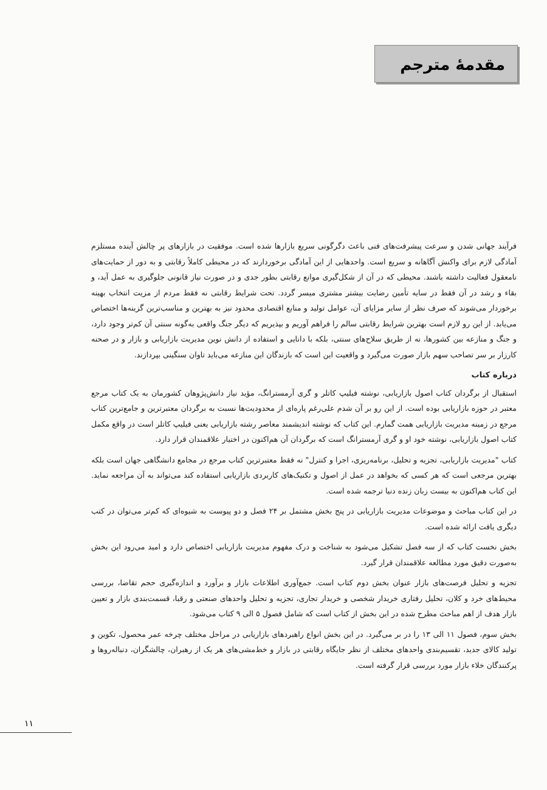مقدمهٔ مترجم
فرآیند جهانی شدن و سرعت پیشرفت‌های فنی باعث دگرگونی سریع بازارها شده است. موفقیت در بازارهای پر چالش آینده مستلزم آمادگی لازم برای واکنش آگاهانه و سریع است. واحدهایی از این آمادگی برخوردارند که در محیطی کاملاً رقابتی و به دور از حمایت‌های نامعقول فعالیت داشته باشند. محیطی که در آن از شکل‌گیری موانع رقابتی بطور جدی و در صورت نیاز قانونی جلوگیری به عمل آید، و بقاء و رشد در آن فقط در سایه تأمین رضایت بیشتر مشتری میسر گردد. تحت شرایط رقابتی نه فقط مردم از مزیت انتخاب بهینه برخوردار می‌شوند که صرف نظر از سایر مزایای آن، عوامل تولید و منابع اقتصادی محدود نیز به بهترین و مناسب‌ترین گزینه‌ها اختصاص می‌یابد. از این رو لازم است بهترین شرایط رقابتی سالم را فراهم آوریم و بپذیریم که دیگر جنگ واقعی به‌گونه سنتی آن کم‌تر وجود دارد، و جنگ و منازعه بین کشورها، نه از طریق سلاح‌های سنتی، بلکه با دانایی و استفاده از دانش نوین مدیریت بازاریابی و بازار و در صحنه کارزار بر سر تصاحب سهم بازار صورت می‌گیرد و واقعیت این است که بازندگان این منازعه می‌باید تاوان سنگینی بپردازند.
درباره کتاب
استقبال از برگردان کتاب اصول بازاریابی، نوشته فیلیپ کاتلر و گری آرمسترانگ، مؤید نیاز دانش‌پژوهان کشورمان به یک کتاب مرجع معتبر در حوزه بازاریابی بوده است. از این رو بر آن شدم علی‌رغم پاره‌ای از محدودیت‌ها نسبت به برگردان معتبرترین و جامع‌ترین کتاب مرجع در زمینه مدیریت بازاریابی همت گمارم. این کتاب که نوشته اندیشمند معاصر رشته بازاریابی یعنی فیلیپ کاتلر است در واقع مکمل کتاب اصول بازاریابی، نوشته خود او و گری آرمسترانگ است که برگردان آن هم‌اکنون در اختیار علاقمندان قرار دارد.
کتاب "مدیریت بازاریابی، تجزیه و تحلیل، برنامه‌ریزی، اجرا و کنترل" نه فقط معتبرترین کتاب مرجع در مجامع دانشگاهی جهان است بلکه بهترین مرجعی است که هر کسی که بخواهد در عمل از اصول و تکنیک‌های کاربردی بازاریابی استفاده کند می‌تواند به آن مراجعه نماید. این کتاب هم‌اکنون به بیست زبان زنده دنیا ترجمه شده است.
در این کتاب مباحث و موضوعات مدیریت بازاریابی در پنج بخش مشتمل بر ۲۴ فصل و دو پیوست به شیوه‌ای که کم‌تر می‌توان در کتب دیگری یافت ارائه شده است.
بخش نخست کتاب که از سه فصل تشکیل می‌شود به شناخت و درک مفهوم مدیریت بازاریابی اختصاص دارد و امید می‌رود این بخش به‌صورت دقیق مورد مطالعه علاقمندان قرار گیرد.
تجزیه و تحلیل فرصت‌های بازار عنوان بخش دوم کتاب است. جمع‌آوری اطلاعات بازار و برآورد و اندازه‌گیری حجم تقاضا، بررسی محیط‌های خرد و کلان، تحلیل رفتاری خریدار شخصی و خریدار تجاری، تجزیه و تحلیل واحدهای صنعتی و رقبا، قسمت‌بندی بازار و تعیین بازار هدف از اهم مباحث مطرح شده در این بخش از کتاب است که شامل فصول ۵ الی ۹ کتاب می‌شود.
بخش سوم، فصول ۱۱ الی ۱۳ را در بر می‌گیرد. در این بخش انواع راهبردهای بازاریابی در مراحل مختلف چرخه عمر محصول، تکوین و تولید کالای جدید، تقسیم‌بندی واحدهای مختلف از نظر جایگاه رقابتی در بازار و خط‌مشی‌های هر یک از رهبران، چالشگران، دنباله‌روها و پرکنندگان خلاء بازار مورد بررسی قرار گرفته است.
۱۱